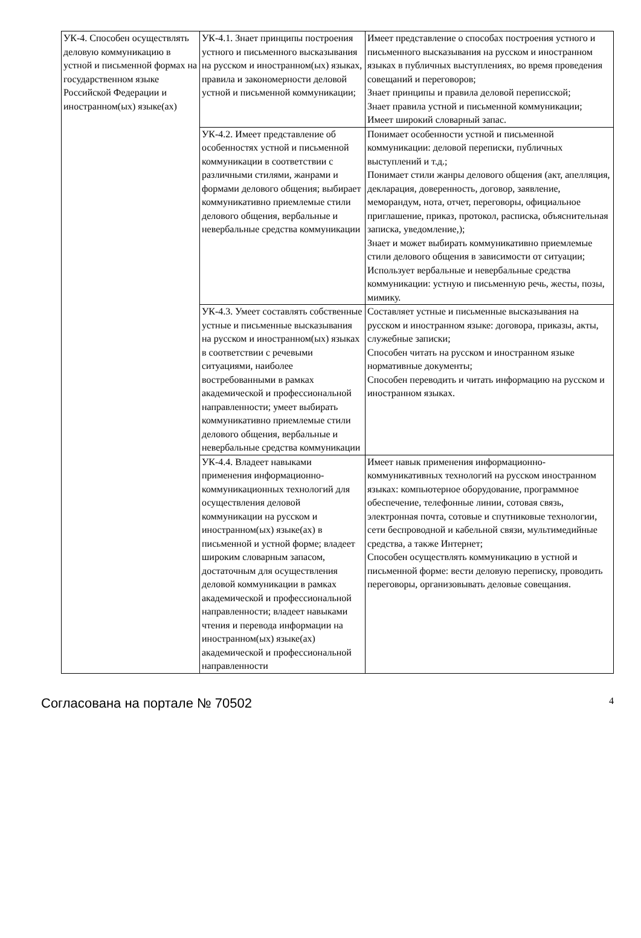| УК-4. Способен осуществлять деловую коммуникацию в устной и письменной формах на государственном языке Российской Федерации и иностранном(ых) языке(ах) | УК-4.1. Знает принципы построения устного и письменного высказывания на русском и иностранном(ых) языках, правила и закономерности деловой устной и письменной коммуникации; | Имеет представление о способах построения устного и письменного высказывания на русском и иностранном языках в публичных выступлениях, во время проведения совещаний и переговоров; Знает принципы и правила деловой переписской; Знает правила устной и письменной коммуникации; Имеет широкий словарный запас. |
| | УК-4.2. Имеет представление об особенностях устной и письменной коммуникации в соответствии с различными стилями, жанрами и формами делового общения; выбирает коммуникативно приемлемые стили делового общения, вербальные и невербальные средства коммуникации | Понимает особенности устной и письменной коммуникации: деловой переписки, публичных выступлений и т.д.; Понимает стили жанры делового общения (акт, апелляция, декларация, доверенность, договор, заявление, меморандум, нота, отчет, переговоры, официальное приглашение, приказ, протокол, расписка, объяснительная записка, уведомление,); Знает и может выбирать коммуникативно приемлемые стили делового общения в зависимости от ситуации; Использует вербальные и невербальные средства коммуникации: устную и письменную речь, жесты, позы, мимику. |
| | УК-4.3. Умеет составлять собственные устные и письменные высказывания на русском и иностранном(ых) языках в соответствии с речевыми ситуациями, наиболее востребованными в рамках академической и профессиональной направленности; умеет выбирать коммуникативно приемлемые стили делового общения, вербальные и невербальные средства коммуникации | Составляет устные и письменные высказывания на русском и иностранном языке: договора, приказы, акты, служебные записки; Способен читать на русском и иностранном языке нормативные документы; Способен переводить и читать информацию на русском и иностранном языках. |
| | УК-4.4. Владеет навыками применения информационно-коммуникационных технологий для осуществления деловой коммуникации на русском и иностранном(ых) языке(ах) в письменной и устной форме; владеет широким словарным запасом, достаточным для осуществления деловой коммуникации в рамках академической и профессиональной направленности; владеет навыками чтения и перевода информации на иностранном(ых) языке(ах) академической и профессиональной направленности | Имеет навык применения информационно-коммуникативных технологий на русском иностранном языках: компьютерное оборудование, программное обеспечение, телефонные линии, сотовая связь, электронная почта, сотовые и спутниковые технологии, сети беспроводной и кабельной связи, мультимедийные средства, а также Интернет; Способен осуществлять коммуникацию в устной и письменной форме: вести деловую переписку, проводить переговоры, организовывать деловые совещания. |
Согласована на портале № 70502 4